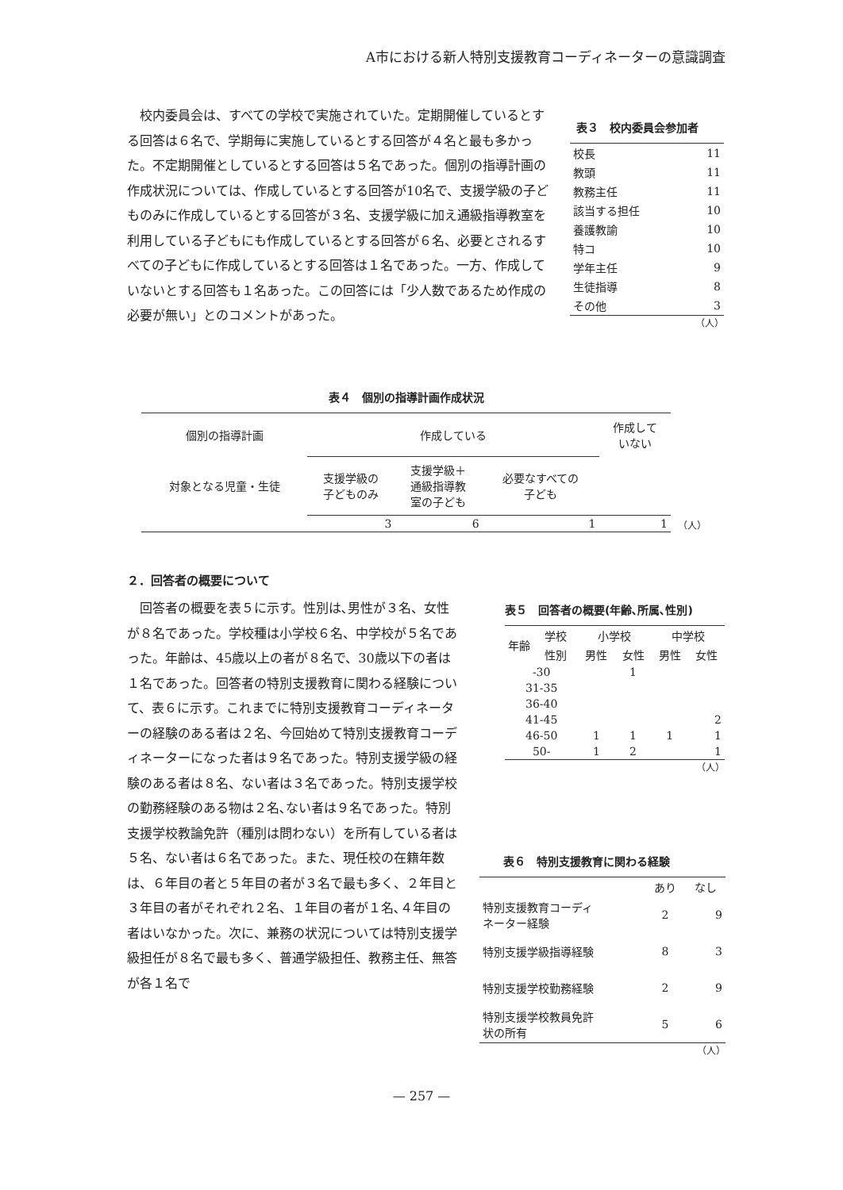A市における新人特別支援教育コーディネーターの意識調査
　校内委員会は、すべての学校で実施されていた。定期開催しているとする回答は６名で、学期毎に実施しているとする回答が４名と最も多かった。不定期開催としているとする回答は５名であった。個別の指導計画の作成状況については、作成しているとする回答が10名で、支援学級の子どものみに作成しているとする回答が３名、支援学級に加え通級指導教室を利用している子どもにも作成しているとする回答が６名、必要とされるすべての子どもに作成しているとする回答は１名であった。一方、作成していないとする回答も１名あった。この回答には「少人数であるため作成の必要が無い」とのコメントがあった。
表３　校内委員会参加者
| 校長 | 11 |
| 教頭 | 11 |
| 教務主任 | 11 |
| 該当する担任 | 10 |
| 養護教諭 | 10 |
| 特コ | 10 |
| 学年主任 | 9 |
| 生徒指導 | 8 |
| その他 | 3 |
（人）
表４　個別の指導計画作成状況
| 個別の指導計画 | 作成している | | | 作成して いない |
| 対象となる児童・生徒 | 支援学級の 子どものみ | 支援学級＋ 通級指導教 室の子ども | 必要なすべての 子ども | |
| | 3 | 6 | 1 | 1 |
（人）
２．回答者の概要について
　回答者の概要を表５に示す。性別は､男性が３名、女性が８名であった。学校種は小学校６名、中学校が５名であった。年齢は、45歳以上の者が８名で、30歳以下の者は１名であった。回答者の特別支援教育に関わる経験について、表６に示す。これまでに特別支援教育コーディネーターの経験のある者は２名、今回始めて特別支援教育コーディネーターになった者は９名であった。特別支援学級の経験のある者は８名、ない者は３名であった。特別支援学校の勤務経験のある物は２名､ない者は９名であった。特別支援学校教論免許（種別は問わない）を所有している者は５名、ない者は６名であった。また、現任校の在籍年数は、６年目の者と５年目の者が３名で最も多く、２年目と３年目の者がそれぞれ２名、１年目の者が１名､４年目の者はいなかった。次に、兼務の状況については特別支援学級担任が８名で最も多く、普通学級担任、教務主任、無答が各１名で
表５　回答者の概要(年齢､所属､性別)
| 年齢 | 学校 | 小学校 | | 中学校 | |
| | 性別 | 男性 | 女性 | 男性 | 女性 |
| -30 | | | 1 | | |
| 31-35 | | | | | |
| 36-40 | | | | | |
| 41-45 | | | | | 2 |
| 46-50 | | 1 | 1 | 1 | 1 |
| 50- | | 1 | 2 | | 1 |
（人）
表６　特別支援教育に関わる経験
| | あり | なし |
| 特別支援教育コーディ ネーター経験 | 2 | 9 |
| 特別支援学級指導経験 | 8 | 3 |
| 特別支援学校勤務経験 | 2 | 9 |
| 特別支援学校教員免許 状の所有 | 5 | 6 |
（人）
— 257 —